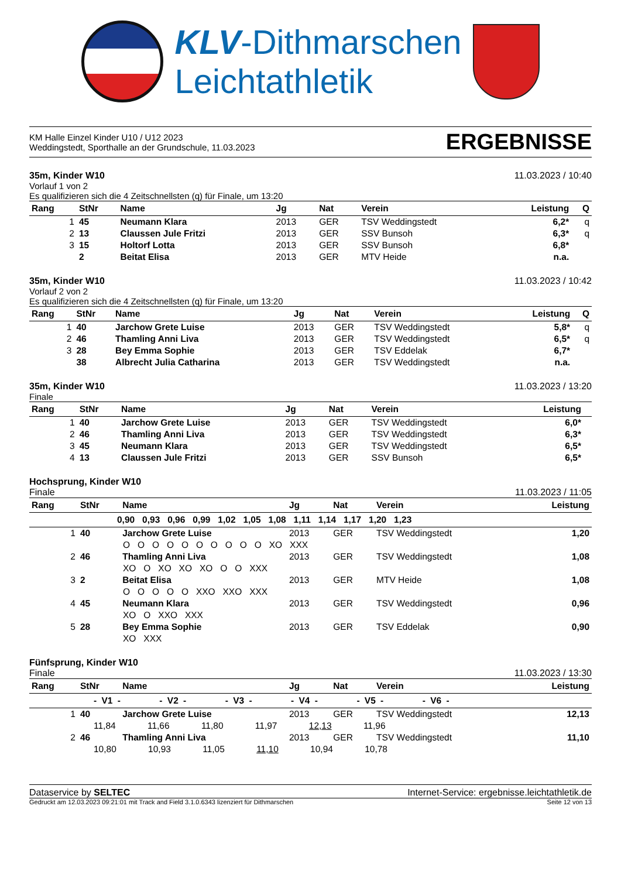KLV-Dithmarschen
Leichtathletik
KM Halle Einzel Kinder U10 / U12 2023
Weddingstedt, Sporthalle an der Grundschule, 11.03.2023
ERGEBNISSE
35m, Kinder W10 11.03.2023 / 10:40
Vorlauf 1 von 2
Es qualifizieren sich die 4 Zeitschnellsten (q) für Finale, um 13:20
| Rang | StNr | Name | Jg | Nat | Verein | Leistung | Q |
| --- | --- | --- | --- | --- | --- | --- | --- |
| 1 | 45 | Neumann Klara | 2013 | GER | TSV Weddingstedt | 6,2* | q |
| 2 | 13 | Claussen Jule Fritzi | 2013 | GER | SSV Bunsoh | 6,3* | q |
| 3 | 15 | Holtorf Lotta | 2013 | GER | SSV Bunsoh | 6,8* | |
| | 2 | Beitat Elisa | 2013 | GER | MTV Heide | n.a. | |
35m, Kinder W10 11.03.2023 / 10:42
Vorlauf 2 von 2
Es qualifizieren sich die 4 Zeitschnellsten (q) für Finale, um 13:20
| Rang | StNr | Name | Jg | Nat | Verein | Leistung | Q |
| --- | --- | --- | --- | --- | --- | --- | --- |
| 1 | 40 | Jarchow Grete Luise | 2013 | GER | TSV Weddingstedt | 5,8* | q |
| 2 | 46 | Thamling Anni Liva | 2013 | GER | TSV Weddingstedt | 6,5* | q |
| 3 | 28 | Bey Emma Sophie | 2013 | GER | TSV Eddelak | 6,7* | |
| | 38 | Albrecht Julia Catharina | 2013 | GER | TSV Weddingstedt | n.a. | |
35m, Kinder W10 11.03.2023 / 13:20
Finale
| Rang | StNr | Name | Jg | Nat | Verein | Leistung | |
| --- | --- | --- | --- | --- | --- | --- | --- |
| 1 | 40 | Jarchow Grete Luise | 2013 | GER | TSV Weddingstedt | 6,0* | |
| 2 | 46 | Thamling Anni Liva | 2013 | GER | TSV Weddingstedt | 6,3* | |
| 3 | 45 | Neumann Klara | 2013 | GER | TSV Weddingstedt | 6,5* | |
| 4 | 13 | Claussen Jule Fritzi | 2013 | GER | SSV Bunsoh | 6,5* | |
Hochsprung, Kinder W10
Finale 11.03.2023 / 11:05
| Rang | StNr | Name | Jg | Nat | Verein | Leistung |
| --- | --- | --- | --- | --- | --- | --- |
| 0,90 0,93 0,96 0,99 1,02 1,05 1,08 1,11 1,14 1,17 1,20 1,23 | | | | | | |
| 1 | 40 | Jarchow Grete Luise | 2013 | GER | TSV Weddingstedt | 1,20 |
| O O O O O O O O O O XO XXX | | | | | | |
| 2 | 46 | Thamling Anni Liva | 2013 | GER | TSV Weddingstedt | 1,08 |
| XO O XO XO XO O O XXX | | | | | | |
| 3 | 2 | Beitat Elisa | 2013 | GER | MTV Heide | 1,08 |
| O O O O O XXO XXO XXX | | | | | | |
| 4 | 45 | Neumann Klara | 2013 | GER | TSV Weddingstedt | 0,96 |
| XO O XXO XXX | | | | | | |
| 5 | 28 | Bey Emma Sophie | 2013 | GER | TSV Eddelak | 0,90 |
| XO XXX | | | | | | |
Fünfsprung, Kinder W10
Finale 11.03.2023 / 13:30
| Rang | StNr | Name | Jg | Nat | Verein | Leistung |
| --- | --- | --- | --- | --- | --- | --- |
| - V1 - - V2 - - V3 - - V4 - - V5 - - V6 - | | | | | | |
| 1 | 40 | Jarchow Grete Luise | 2013 | GER | TSV Weddingstedt | 12,13 |
| 11,84 11,66 11,80 11,97 12,13 11,96 | | | | | | |
| 2 | 46 | Thamling Anni Liva | 2013 | GER | TSV Weddingstedt | 11,10 |
| 10,80 10,93 11,05 11,10 10,94 10,78 | | | | | | |
Dataservice by SELTEC Internet-Service: ergebnisse.leichtathletik.de
Gedruckt am 12.03.2023 09:21:01 mit Track and Field 3.1.0.6343 lizenziert für Dithmarschen Seite 12 von 13